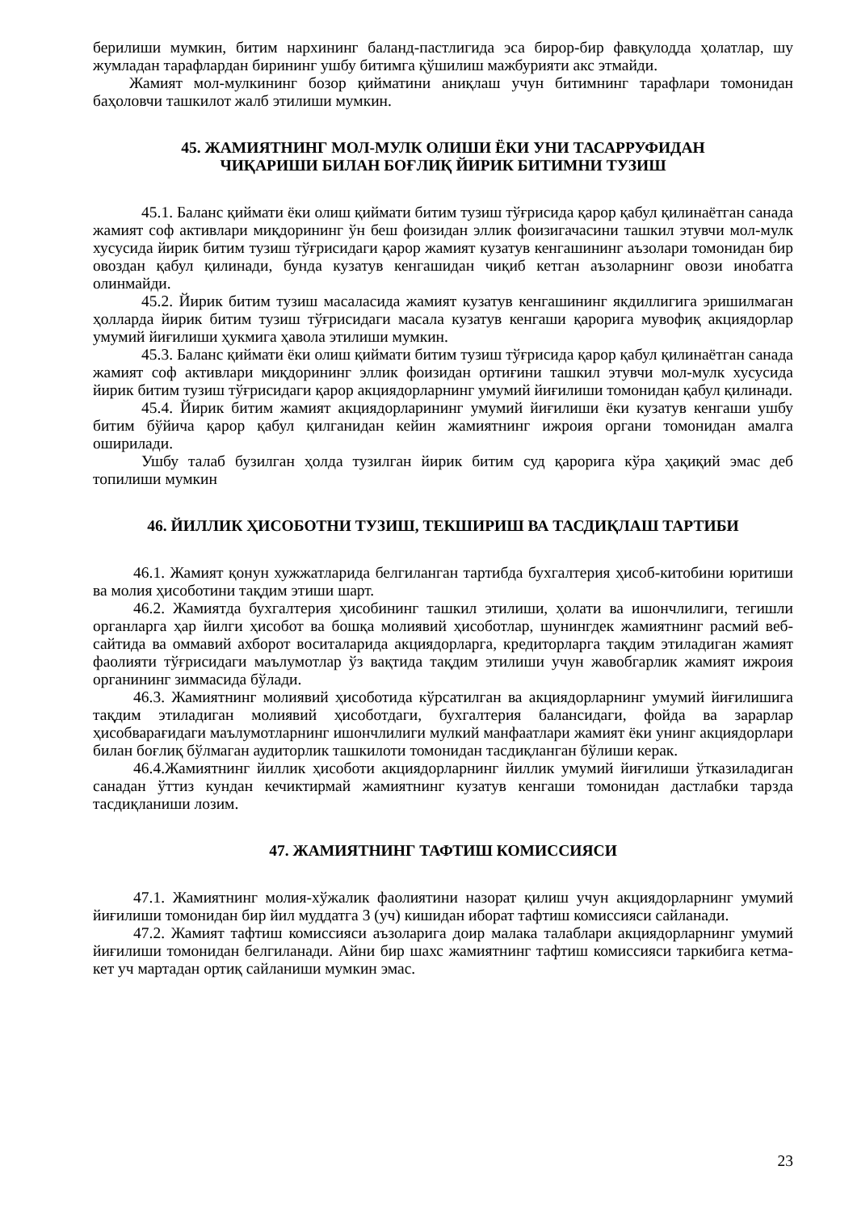берилиши мумкин, битим нархининг баланд-пастлигида эса бирор-бир фавқулодда ҳолатлар, шу жумладан тарафлардан бирининг ушбу битимга қўшилиш мажбурияти акс этмайди.
Жамият мол-мулкининг бозор қийматини аниқлаш учун битимнинг тарафлари томонидан баҳоловчи ташкилот жалб этилиши мумкин.
45. ЖАМИЯТНИНГ МОЛ-МУЛК ОЛИШИ ЁКИ УНИ ТАСАРРУФИДАН
ЧИҚАРИШИ БИЛАН БОҒЛИҚ ЙИРИК БИТИМНИ ТУЗИШ
45.1. Баланс қиймати ёки олиш қиймати битим тузиш тўғрисида қарор қабул қилинаётган санада жамият соф активлари миқдорининг ўн беш фоизидан эллик фоизигачасини ташкил этувчи мол-мулк хусусида йирик битим тузиш тўғрисидаги қарор жамият кузатув кенгашининг аъзолари томонидан бир овоздан қабул қилинади, бунда кузатув кенгашидан чиқиб кетган аъзоларнинг овози инобатга олинмайди.
45.2. Йирик битим тузиш масаласида жамият кузатув кенгашининг якдиллигига эришилмаган ҳолларда йирик битим тузиш тўғрисидаги масала кузатув кенгаши қарорига мувофиқ акциядорлар умумий йиғилиши ҳукмига ҳавола этилиши мумкин.
45.3. Баланс қиймати ёки олиш қиймати битим тузиш тўғрисида қарор қабул қилинаётган санада жамият соф активлари миқдорининг эллик фоизидан ортиғини ташкил этувчи мол-мулк хусусида йирик битим тузиш тўғрисидаги қарор акциядорларнинг умумий йиғилиши томонидан қабул қилинади.
45.4. Йирик битим жамият акциядорларининг умумий йиғилиши ёки кузатув кенгаши ушбу битим бўйича қарор қабул қилганидан кейин жамиятнинг ижроия органи томонидан амалга оширилади.
Ушбу талаб бузилган ҳолда тузилган йирик битим суд қарорига кўра ҳақиқий эмас деб топилиши мумкин
46. ЙИЛЛИК ҲИСОБОТНИ ТУЗИШ, ТЕКШИРИШ ВА ТАСДИҚЛАШ ТАРТИБИ
46.1. Жамият қонун хужжатларида белгиланган тартибда бухгалтерия ҳисоб-китобини юритиши ва молия ҳисоботини тақдим этиши шарт.
46.2. Жамиятда бухгалтерия ҳисобининг ташкил этилиши, ҳолати ва ишончлилиги, тегишли органларга ҳар йилги ҳисобот ва бошқа молиявий ҳисоботлар, шунингдек жамиятнинг расмий веб-сайтида ва оммавий ахборот воситаларида акциядорларга, кредиторларга тақдим этиладиган жамият фаолияти тўғрисидаги маълумотлар ўз вақтида тақдим этилиши учун жавобгарлик жамият ижроия органининг зиммасида бўлади.
46.3. Жамиятнинг молиявий ҳисоботида кўрсатилган ва акциядорларнинг умумий йиғилишига тақдим этиладиган молиявий ҳисоботдаги, бухгалтерия балансидаги, фойда ва зарарлар ҳисобварағидаги маълумотларнинг ишончлилиги мулкий манфаатлари жамият ёки унинг акциядорлари билан боғлиқ бўлмаган аудиторлик ташкилоти томонидан тасдиқланган бўлиши керак.
46.4.Жамиятнинг йиллик ҳисоботи акциядорларнинг йиллик умумий йиғилиши ўтказиладиган санадан ўттиз кундан кечиктирмай жамиятнинг кузатув кенгаши томонидан дастлабки тарзда тасдиқланиши лозим.
47. ЖАМИЯТНИНГ ТАФТИШ КОМИССИЯСИ
47.1. Жамиятнинг молия-хўжалик фаолиятини назорат қилиш учун акциядорларнинг умумий йиғилиши томонидан бир йил муддатга 3 (уч) кишидан иборат тафтиш комиссияси сайланади.
47.2. Жамият тафтиш комиссияси аъзоларига доир малака талаблари акциядорларнинг умумий йиғилиши томонидан белгиланади. Айни бир шахс жамиятнинг тафтиш комиссияси таркибига кетма-кет уч мартадан ортиқ сайланиши мумкин эмас.
23